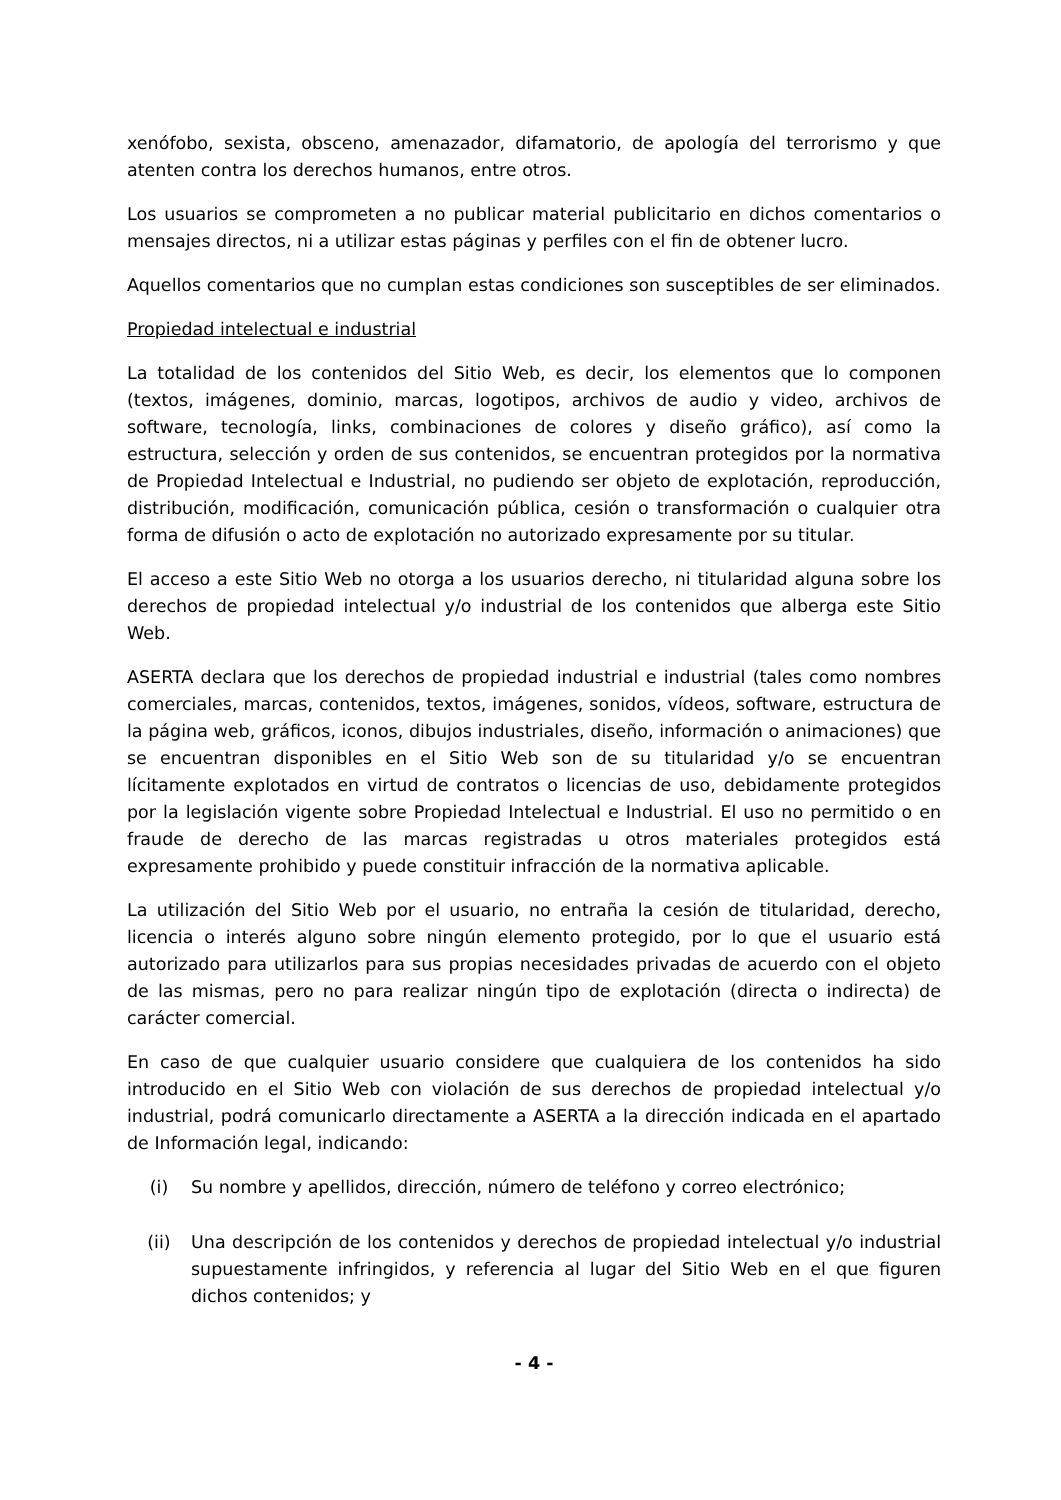xenófobo, sexista, obsceno, amenazador, difamatorio, de apología del terrorismo y que atenten contra los derechos humanos, entre otros.
Los usuarios se comprometen a no publicar material publicitario en dichos comentarios o mensajes directos, ni a utilizar estas páginas y perfiles con el fin de obtener lucro.
Aquellos comentarios que no cumplan estas condiciones son susceptibles de ser eliminados.
Propiedad intelectual e industrial
La totalidad de los contenidos del Sitio Web, es decir, los elementos que lo componen (textos, imágenes, dominio, marcas, logotipos, archivos de audio y video, archivos de software, tecnología, links, combinaciones de colores y diseño gráfico), así como la estructura, selección y orden de sus contenidos, se encuentran protegidos por la normativa de Propiedad Intelectual e Industrial, no pudiendo ser objeto de explotación, reproducción, distribución, modificación, comunicación pública, cesión o transformación o cualquier otra forma de difusión o acto de explotación no autorizado expresamente por su titular.
El acceso a este Sitio Web no otorga a los usuarios derecho, ni titularidad alguna sobre los derechos de propiedad intelectual y/o industrial de los contenidos que alberga este Sitio Web.
ASERTA declara que los derechos de propiedad industrial e industrial (tales como nombres comerciales, marcas, contenidos, textos, imágenes, sonidos, vídeos, software, estructura de la página web, gráficos, iconos, dibujos industriales, diseño, información o animaciones) que se encuentran disponibles en el Sitio Web son de su titularidad y/o se encuentran lícitamente explotados en virtud de contratos o licencias de uso, debidamente protegidos por la legislación vigente sobre Propiedad Intelectual e Industrial. El uso no permitido o en fraude de derecho de las marcas registradas u otros materiales protegidos está expresamente prohibido y puede constituir infracción de la normativa aplicable.
La utilización del Sitio Web por el usuario, no entraña la cesión de titularidad, derecho, licencia o interés alguno sobre ningún elemento protegido, por lo que el usuario está autorizado para utilizarlos para sus propias necesidades privadas de acuerdo con el objeto de las mismas, pero no para realizar ningún tipo de explotación (directa o indirecta) de carácter comercial.
En caso de que cualquier usuario considere que cualquiera de los contenidos ha sido introducido en el Sitio Web con violación de sus derechos de propiedad intelectual y/o industrial, podrá comunicarlo directamente a ASERTA a la dirección indicada en el apartado de Información legal, indicando:
(i) Su nombre y apellidos, dirección, número de teléfono y correo electrónico;
(ii) Una descripción de los contenidos y derechos de propiedad intelectual y/o industrial supuestamente infringidos, y referencia al lugar del Sitio Web en el que figuren dichos contenidos; y
- 4 -